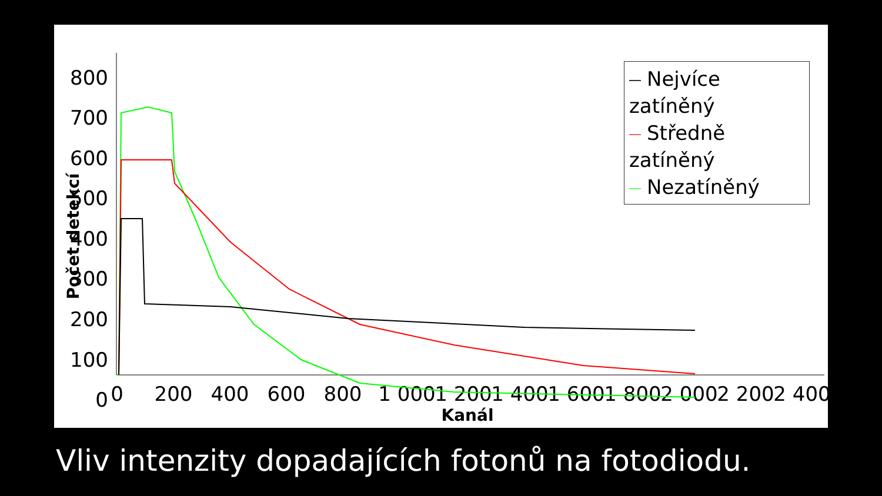800
700
600
500
400
300
200
100
0
0
200
400
600
800
1 000
1 200
1 400
1 600
1 800
2 000
2 200
2 400
Kanál
Počet detekcí
Nejvíce zatíněný
Středně zatíněný
Nezatíněný
Vliv intenzity dopadajících fotonů na fotodiodu.